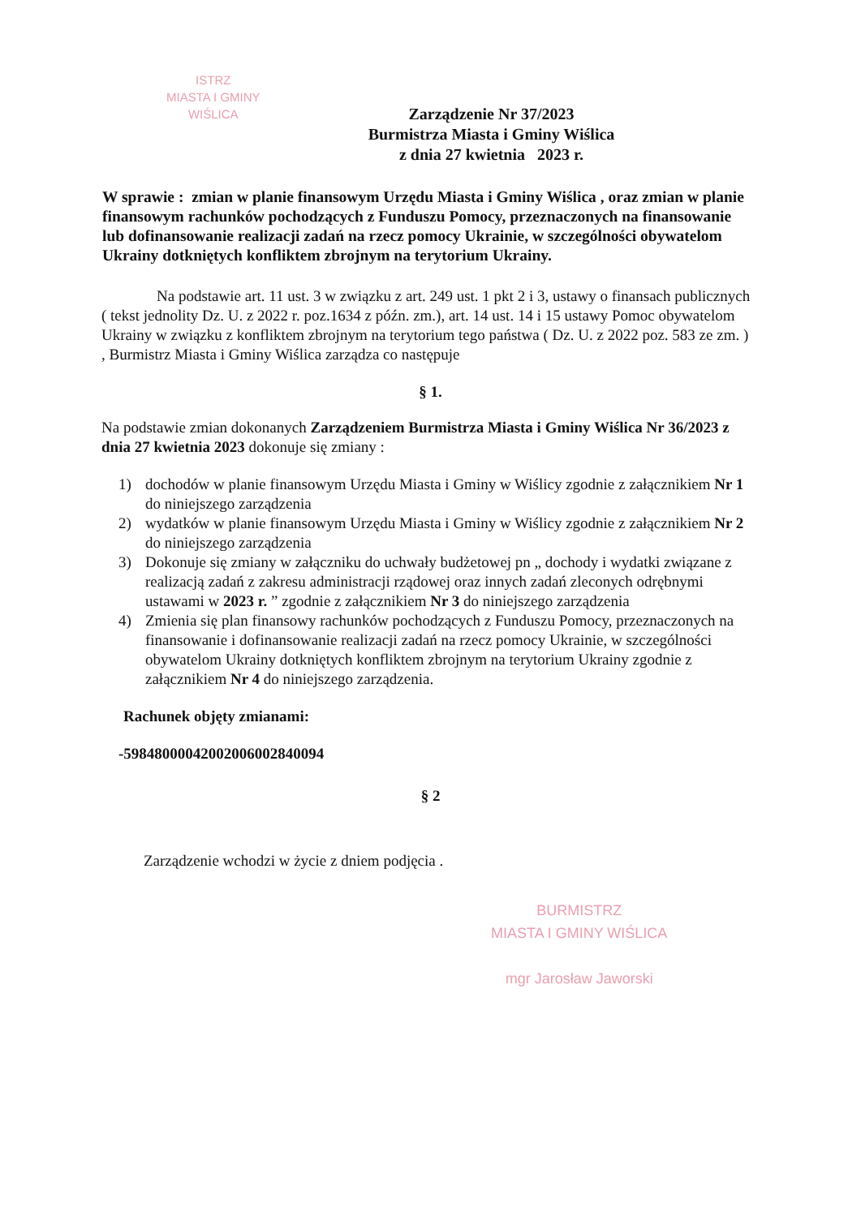ISTRZ
MIASTA I GMINY
WIŚLICA
Zarządzenie Nr 37/2023
Burmistrza Miasta i Gminy Wiślica
z dnia 27 kwietnia 2023 r.
W sprawie : zmian w planie finansowym Urzędu Miasta i Gminy Wiślica , oraz zmian w planie finansowym rachunków pochodzących z Funduszu Pomocy, przeznaczonych na finansowanie lub dofinansowanie realizacji zadań na rzecz pomocy Ukrainie, w szczególności obywatelom Ukrainy dotkniętych konfliktem zbrojnym na terytorium Ukrainy.
Na podstawie art. 11 ust. 3 w związku z art. 249 ust. 1 pkt 2 i 3, ustawy o finansach publicznych ( tekst jednolity Dz. U. z 2022 r. poz.1634 z późn. zm.), art. 14 ust. 14 i 15 ustawy Pomoc obywatelom Ukrainy w związku z konfliktem zbrojnym na terytorium tego państwa ( Dz. U. z 2022 poz. 583 ze zm. ) , Burmistrz Miasta i Gminy Wiślica zarządza co następuje
§ 1.
Na podstawie zmian dokonanych Zarządzeniem Burmistrza Miasta i Gminy Wiślica Nr 36/2023 z dnia 27 kwietnia 2023 dokonuje się zmiany :
1) dochodów w planie finansowym Urzędu Miasta i Gminy w Wiślicy zgodnie z załącznikiem Nr 1 do niniejszego zarządzenia
2) wydatków w planie finansowym Urzędu Miasta i Gminy w Wiślicy zgodnie z załącznikiem Nr 2 do niniejszego zarządzenia
3) Dokonuje się zmiany w załączniku do uchwały budżetowej pn „ dochody i wydatki związane z realizacją zadań z zakresu administracji rządowej oraz innych zadań zleconych odrębnymi ustawami w 2023 r. ” zgodnie z załącznikiem Nr 3 do niniejszego zarządzenia
4) Zmienia się plan finansowy rachunków pochodzących z Funduszu Pomocy, przeznaczonych na finansowanie i dofinansowanie realizacji zadań na rzecz pomocy Ukrainie, w szczególności obywatelom Ukrainy dotkniętych konfliktem zbrojnym na terytorium Ukrainy zgodnie z załącznikiem Nr 4 do niniejszego zarządzenia.
Rachunek objęty zmianami:
-59848000042002006002840094
§ 2
Zarządzenie wchodzi w życie z dniem podjęcia .
BURMISTRZ
MIASTA I GMINY WIŚLICA
mgr Jarosław Jaworski